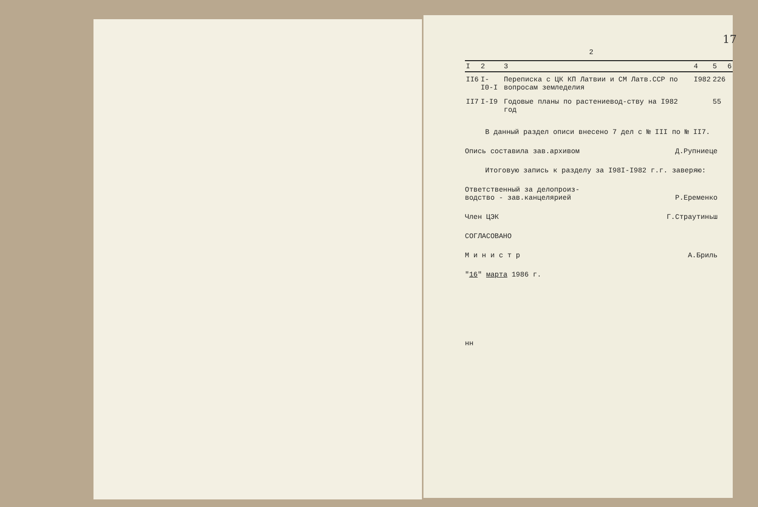17
2
| I | 2 | 3 | 4 | 5 | 6 |
| --- | --- | --- | --- | --- | --- |
| II6 | I-I0-I | Переписка с ЦК КП Латвии и СМ Латв.ССР по вопросам земледелия | I982 | 226 | |
| II7 | I-I9 | Годовые планы по растениевод-ству на I982 год | | 55 | |
В данный раздел описи внесено 7 дел с № III по № II7.
Опись составила зав.архивом Д.Рупниеце
Итоговую запись к разделу за I98I-I982 г.г. заверяю:
Ответственный за делопроиз-
водство - зав.канцелярией
Р.Еременко
Член ЦЭК Г.Страутиньш
СОГЛАСОВАНО
М и н и с т р А.Бриль
"16" марта 1986 г.
нн